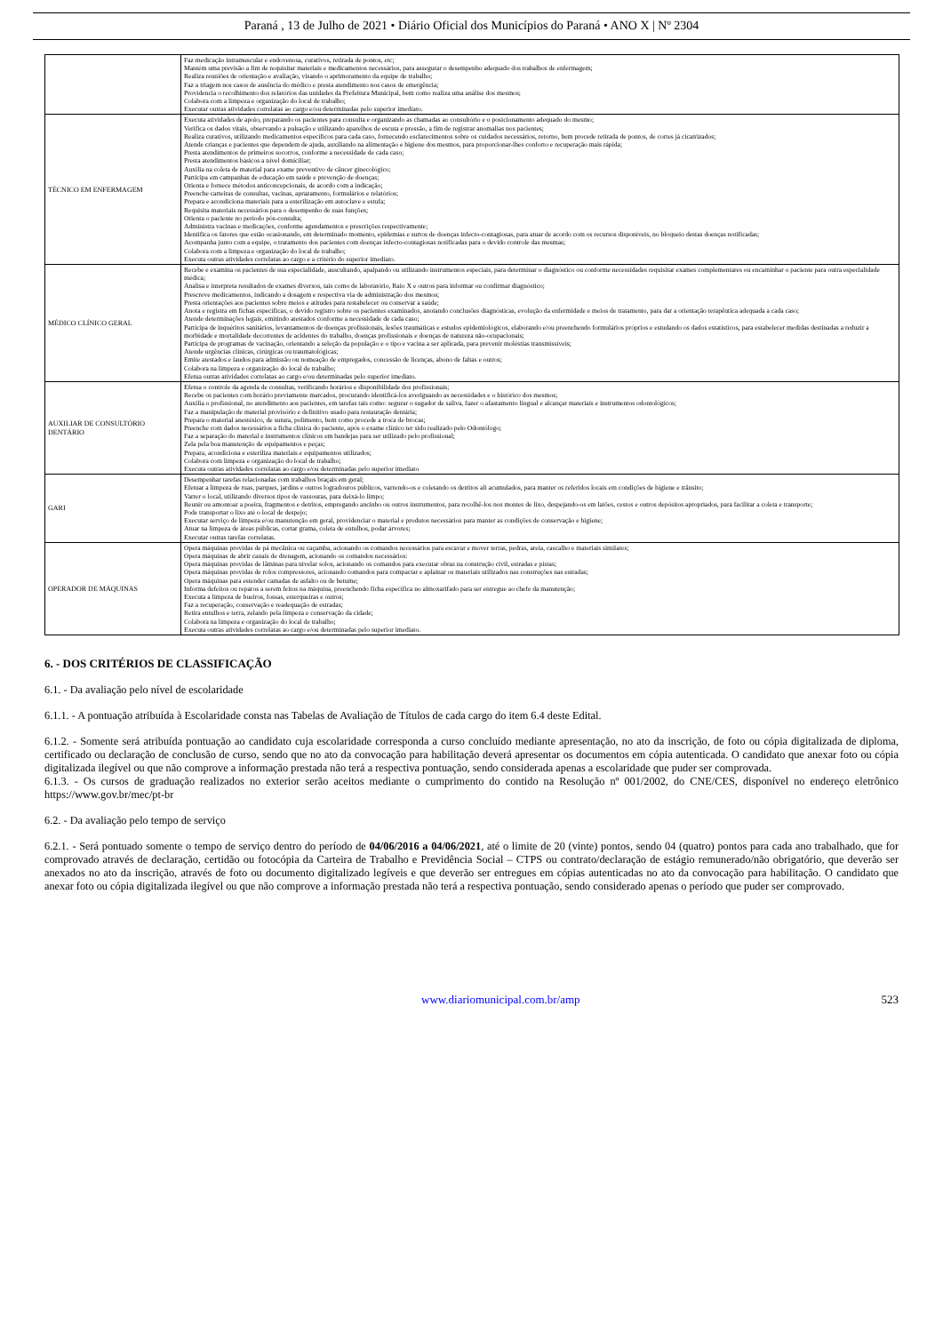Paraná , 13 de Julho de 2021 • Diário Oficial dos Municípios do Paraná • ANO X | Nº 2304
| | Faz medicação intramuscular e endovenosa, curativos, retirada de pontos, etc; Mantém uma previsão a fim de requisitar materiais e medicamentos necessários, para assegurar o desempenho adequado dos trabalhos de enfermagem; Realiza reuniões de orientação e avaliação, visando o aprimoramento da equipe de trabalho; Faz a triagem nos casos de ausência do médico e presta atendimento nos casos de emergência; Providencia o recolhimento dos relatórios das unidades da Prefeitura Municipal, bem como realiza uma análise dos mesmos; Colabora com a limpeza e organização do local de trabalho; Executar outras atividades correlatas ao cargo e/ou determinadas pelo superior imediato. |
| TÉCNICO EM ENFERMAGEM | Executa atividades de apoio, preparando os pacientes para consulta e organizando as chamadas ao consultório e o posicionamento adequado do mesmo; Verifica os dados vitais, observando a pulsação e utilizando aparelhos de escuta e pressão, a fim de registrar anomalias nos pacientes; Realiza curativos, utilizando medicamentos específicos para cada caso, fornecendo esclarecimentos sobre os cuidados necessários, retorno, bem procede retirada de pontos, de cortes já cicatrizados; Atende crianças e pacientes que dependem de ajuda, auxiliando na alimentação e higiene dos mesmos, para proporcionar-lhes conforto e recuperação mais rápida; Presta atendimentos de primeiros socorros, conforme a necessidade de cada caso; Presta atendimentos básicos a nível domiciliar; Auxilia na coleta de material para exame preventivo de câncer ginecológico; Participa em campanhas de educação em saúde e prevenção de doenças; Orienta e fornece métodos anticoncepcionais, de acordo com a indicação; Preenche carteiras de consultas, vacinas, aprazamento, formulários e relatórios; Prepara e acondiciona materiais para a esterilização em autoclave e estufa; Requisita materiais necessários para o desempenho de suas funções; Orienta o paciente no período pós-consulta; Administra vacinas e medicações, conforme agendamentos e prescrições respectivamente; Identifica os fatores que estão ocasionando, em determinado momento, epidemias e surtos de doenças infecto-contagiosas, para atuar de acordo com os recursos disponíveis, no bloqueio destas doenças notificadas; Acompanha junto com a equipe, o tratamento dos pacientes com doenças infecto-contagiosas notificadas para o devido controle das mesmas; Colabora com a limpeza e organização do local de trabalho; Executa outras atividades correlatas ao cargo e a critério do superior imediato. |
| MÉDICO CLÍNICO GERAL | Recebe e examina os pacientes de sua especialidade, auscultando, apalpando ou utilizando instrumentos especiais, para determinar o diagnóstico ou conforme necessidades requisitar exames complementares ou encaminhar o paciente para outra especialidade médica; Analisa e interpreta resultados de exames diversos, tais como de laboratório, Raio X e outros para informar ou confirmar diagnóstico; Prescreve medicamentos, indicando a dosagem e respectiva via de administração dos mesmos; Presta orientações aos pacientes sobre meios e atitudes para restabelecer ou conservar a saúde; Anota e registra em fichas específicas, o devido registro sobre os pacientes examinados, anotando conclusões diagnósticas, evolução da enfermidade e meios de tratamento, para dar a orientação terapêutica adequada a cada caso; Atende determinações legais, emitindo atestados conforme a necessidade de cada caso; Participa de inquéritos sanitários, levantamentos de doenças profissionais, lesões traumáticas e estudos epidemiológicos, elaborando e/ou preenchendo formulários próprios e estudando os dados estatísticos, para estabelecer medidas destinadas a reduzir a morbidade e mortalidade decorrentes de acidentes do trabalho, doenças profissionais e doenças de natureza não-ocupacionais; Participa de programas de vacinação, orientando a seleção da população e o tipo e vacina a ser aplicada, para prevenir moléstias transmissíveis; Atende urgências clínicas, cirúrgicas ou traumatológicas; Emite atestados e laudos para admissão ou nomeação de empregados, concessão de licenças, abono de faltas e outros; Colabora na limpeza e organização do local de trabalho; Efetua outras atividades correlatas ao cargo e/ou determinadas pelo superior imediato. |
| AUXILIAR DE CONSULTÓRIO DENTÁRIO | Efetua o controle da agenda de consultas, verificando horários e disponibilidade dos profissionais; Recebe os pacientes com horário previamente marcados, procurando identificá-los averiguando as necessidades e o histórico dos mesmos; Auxilia o profissional, no atendimento aos pacientes, em tarefas tais como: segurar o sugador de saliva, fazer o afastamento lingual e alcançar materiais e instrumentos odontológicos; Faz a manipulação de material provisório e definitivo usado para restauração dentária; Prepara o material anestésico, de sutura, polimento, bem como procede a troca de brocas; Preenche com dados necessários a ficha clínica do paciente, após o exame clínico ter sido realizado pelo Odontólogo; Faz a separação do material e instrumentos clínicos em bandejas para ser utilizado pelo profissional; Zela pela boa manutenção de equipamentos e peças; Prepara, acondiciona e esteriliza materiais e equipamentos utilizados; Colabora com limpeza e organização do local de trabalho; Executa outras atividades correlatas ao cargo e/ou determinadas pelo superior imediato |
| GARI | Desempenhar tarefas relacionadas com trabalhos braçais em geral; Efetuar a limpeza de ruas, parques, jardins e outros logradouros públicos, varrendo-os e coletando os detritos ali acumulados, para manter os referidos locais em condições de higiene e trânsito; Varrer o local, utilizando diversos tipos de vassouras, para deixá-lo limpo; Reunir ou amontoar a poeira, fragmentos e detritos, empregando ancinho ou outros instrumentos, para recolhê-los nos montes de lixo, despejando-os em latões, cestos e outros depósitos apropriados, para facilitar a coleta e transporte; Pode transportar o lixo até o local de despejo; Executar serviço de limpeza e/ou manutenção em geral, providenciar o material e produtos necessários para manter as condições de conservação e higiene; Atuar na limpeza de áreas públicas, cortar grama, coleta de entulhos, podar árvores; Executar outras tarefas correlatas. |
| OPERADOR DE MÁQUINAS | Opera máquinas providas de pá mecânica ou caçamba, acionando os comandos necessários para escavar e mover terras, pedras, areia, cascalho e materiais similares; Opera máquinas de abrir canais de drenagem, acionando os comandos necessários: Opera máquinas providas de lâminas para nivelar solos, acionando os comandos para executar obras na construção civil, estradas e pistas; Opera máquinas providas de rolos compressores, acionando comandos para compactar e aplainar os materiais utilizados nas construções nas estradas; Opera máquinas para estender camadas de asfalto ou de betume; Informa defeitos ou reparos a serem feitos na máquina, preenchendo ficha específica no almoxarifado para ser entregue ao chefe da manutenção; Executa a limpeza de bueiros, fossas, esterqueiras e outros; Faz a recuperação, conservação e readequação de estradas; Retira entulhos e terra, zelando pela limpeza e conservação da cidade; Colabora na limpeza e organização do local de trabalho; Executa outras atividades correlatas ao cargo e/ou determinadas pelo superior imediato. |
6. - DOS CRITÉRIOS DE CLASSIFICAÇÃO
6.1. - Da avaliação pelo nível de escolaridade
6.1.1. - A pontuação atribuída à Escolaridade consta nas Tabelas de Avaliação de Títulos de cada cargo do item 6.4 deste Edital.
6.1.2. - Somente será atribuída pontuação ao candidato cuja escolaridade corresponda a curso concluído mediante apresentação, no ato da inscrição, de foto ou cópia digitalizada de diploma, certificado ou declaração de conclusão de curso, sendo que no ato da convocação para habilitação deverá apresentar os documentos em cópia autenticada. O candidato que anexar foto ou cópia digitalizada ilegível ou que não comprove a informação prestada não terá a respectiva pontuação, sendo considerada apenas a escolaridade que puder ser comprovada.
6.1.3. - Os cursos de graduação realizados no exterior serão aceitos mediante o cumprimento do contido na Resolução nº 001/2002, do CNE/CES, disponível no endereço eletrônico https://www.gov.br/mec/pt-br
6.2. - Da avaliação pelo tempo de serviço
6.2.1. - Será pontuado somente o tempo de serviço dentro do período de 04/06/2016 a 04/06/2021, até o limite de 20 (vinte) pontos, sendo 04 (quatro) pontos para cada ano trabalhado, que for comprovado através de declaração, certidão ou fotocópia da Carteira de Trabalho e Previdência Social – CTPS ou contrato/declaração de estágio remunerado/não obrigatório, que deverão ser anexados no ato da inscrição, através de foto ou documento digitalizado legíveis e que deverão ser entregues em cópias autenticadas no ato da convocação para habilitação. O candidato que anexar foto ou cópia digitalizada ilegível ou que não comprove a informação prestada não terá a respectiva pontuação, sendo considerado apenas o período que puder ser comprovado.
www.diariomunicipal.com.br/amp 523